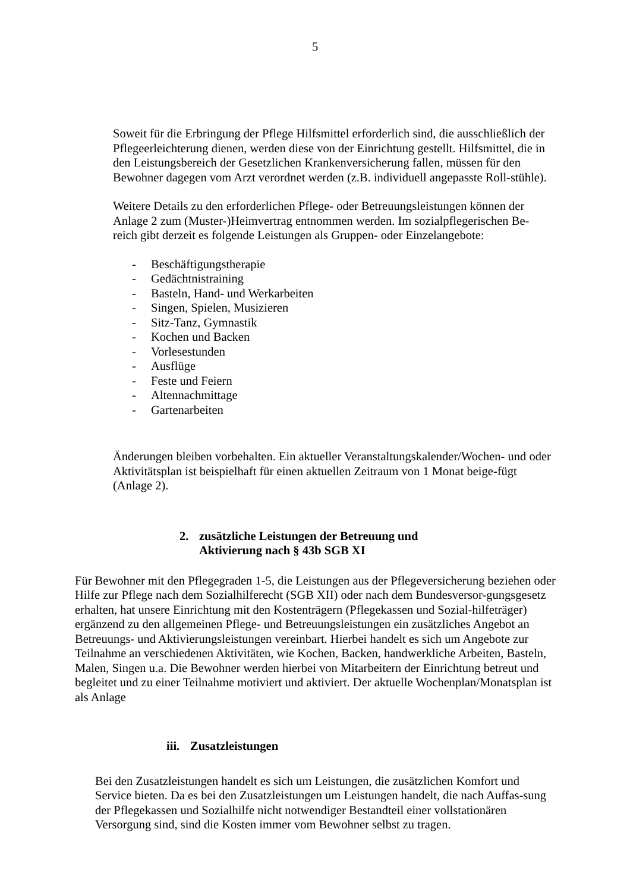5
Soweit für die Erbringung der Pflege Hilfsmittel erforderlich sind, die ausschließlich der Pflegeerleichterung dienen, werden diese von der Einrichtung gestellt. Hilfsmittel, die in den Leistungsbereich der Gesetzlichen Krankenversicherung fallen, müssen für den Bewohner dagegen vom Arzt verordnet werden (z.B. individuell angepasste Roll-stühle).
Weitere Details zu den erforderlichen Pflege- oder Betreuungsleistungen können der Anlage 2 zum (Muster-)Heimvertrag entnommen werden. Im sozialpflegerischen Be-reich gibt derzeit es folgende Leistungen als Gruppen- oder Einzelangebote:
- Beschäftigungstherapie
- Gedächtnistraining
- Basteln, Hand- und Werkarbeiten
- Singen, Spielen, Musizieren
- Sitz-Tanz, Gymnastik
- Kochen und Backen
- Vorlesestunden
- Ausflüge
- Feste und Feiern
- Altennachmittage
- Gartenarbeiten
Änderungen bleiben vorbehalten. Ein aktueller Veranstaltungskalender/Wochen- und oder Aktivitätsplan ist beispielhaft für einen aktuellen Zeitraum von 1 Monat beige-fügt (Anlage 2).
2. zusätzliche Leistungen der Betreuung und
Aktivierung nach § 43b SGB XI
Für Bewohner mit den Pflegegraden 1-5, die Leistungen aus der Pflegeversicherung beziehen oder Hilfe zur Pflege nach dem Sozialhilferecht (SGB XII) oder nach dem Bundesversor-gungsgesetz erhalten, hat unsere Einrichtung mit den Kostenträgern (Pflegekassen und Sozial-hilfeträger) ergänzend zu den allgemeinen Pflege- und Betreuungsleistungen ein zusätzliches Angebot an Betreuungs- und Aktivierungsleistungen vereinbart. Hierbei handelt es sich um Angebote zur Teilnahme an verschiedenen Aktivitäten, wie Kochen, Backen, handwerkliche Arbeiten, Basteln, Malen, Singen u.a. Die Bewohner werden hierbei von Mitarbeitern der Einrichtung betreut und begleitet und zu einer Teilnahme motiviert und aktiviert. Der aktuelle Wochenplan/Monatsplan ist als Anlage
iii. Zusatzleistungen
Bei den Zusatzleistungen handelt es sich um Leistungen, die zusätzlichen Komfort und Service bieten. Da es bei den Zusatzleistungen um Leistungen handelt, die nach Auffas-sung der Pflegekassen und Sozialhilfe nicht notwendiger Bestandteil einer vollstationären Versorgung sind, sind die Kosten immer vom Bewohner selbst zu tragen.